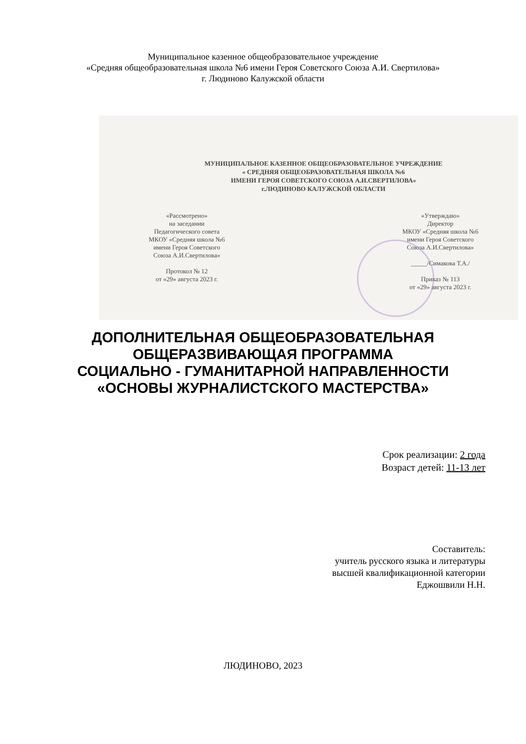Муниципальное казенное общеобразовательное учреждение
«Средняя общеобразовательная школа №6 имени Героя Советского Союза А.И. Свертилова»
г. Людиново Калужской области
МУНИЦИПАЛЬНОЕ КАЗЕННОЕ ОБЩЕОБРАЗОВАТЕЛЬНОЕ УЧРЕЖДЕНИЕ
« СРЕДНЯЯ ОБЩЕОБРАЗОВАТЕЛЬНАЯ ШКОЛА №6
ИМЕНИ ГЕРОЯ СОВЕТСКОГО СОЮЗА А.И.СВЕРТИЛОВА»
г.ЛЮДИНОВО КАЛУЖСКОЙ ОБЛАСТИ
«Рассмотрено»
на заседании
Педагогического совета
МКОУ «Средняя школа №6
имени Героя Советского
Союза А.И.Свертилова»
Протокол № 12
от «29» августа 2023 г.
«Утверждаю»
Директор
МКОУ «Средняя школа №6
имени Героя Советского
Союза А.И.Свертилова»
_____/Симакова Т.А./
Приказ № 113
от «29» августа 2023 г.
ДОПОЛНИТЕЛЬНАЯ ОБЩЕОБРАЗОВАТЕЛЬНАЯ
ОБЩЕРАЗВИВАЮЩАЯ ПРОГРАММА
СОЦИАЛЬНО - ГУМАНИТАРНОЙ НАПРАВЛЕННОСТИ
«ОСНОВЫ ЖУРНАЛИСТСКОГО МАСТЕРСТВА»
Срок реализации: 2 года
Возраст детей: 11-13 лет
Составитель:
учитель русского языка и литературы
высшей квалификационной категории
Еджошвили Н.Н.
ЛЮДИНОВО, 2023